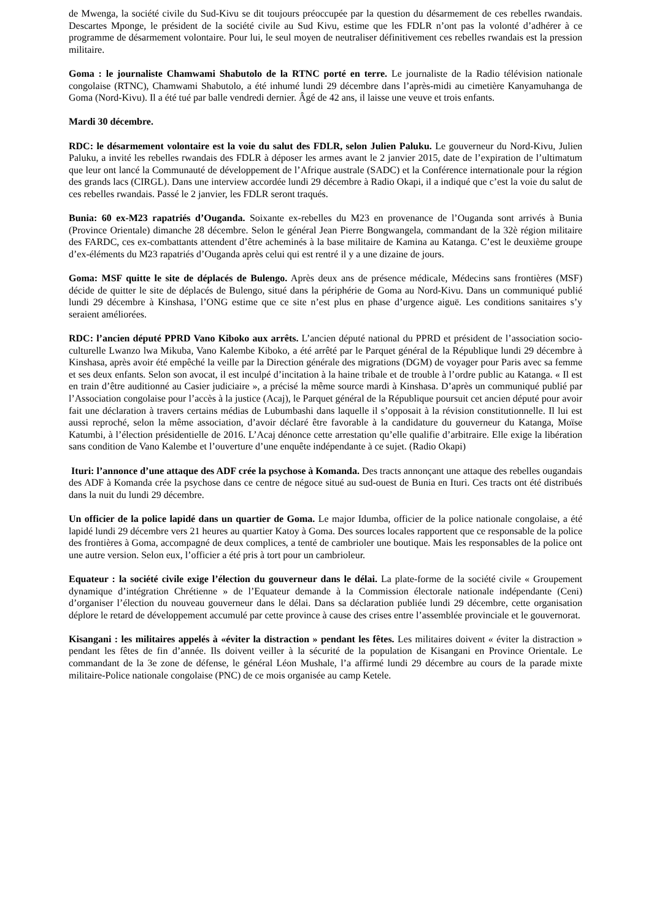de Mwenga, la société civile du Sud-Kivu se dit toujours préoccupée par la question du désarmement de ces rebelles rwandais. Descartes Mponge, le président de la société civile au Sud Kivu, estime que les FDLR n’ont pas la volonté d’adhérer à ce programme de désarmement volontaire. Pour lui, le seul moyen de neutraliser définitivement ces rebelles rwandais est la pression militaire.
Goma : le journaliste Chamwami Shabutolo de la RTNC porté en terre. Le journaliste de la Radio télévision nationale congolaise (RTNC), Chamwami Shabutolo, a été inhumé lundi 29 décembre dans l’après-midi au cimetière Kanyamuhanga de Goma (Nord-Kivu). Il a été tué par balle vendredi dernier. Âgé de 42 ans, il laisse une veuve et trois enfants.
Mardi 30 décembre.
RDC: le désarmement volontaire est la voie du salut des FDLR, selon Julien Paluku. Le gouverneur du Nord-Kivu, Julien Paluku, a invité les rebelles rwandais des FDLR à déposer les armes avant le 2 janvier 2015, date de l’expiration de l’ultimatum que leur ont lancé la Communauté de développement de l’Afrique australe (SADC) et la Conférence internationale pour la région des grands lacs (CIRGL). Dans une interview accordée lundi 29 décembre à Radio Okapi, il a indiqué que c’est la voie du salut de ces rebelles rwandais. Passé le 2 janvier, les FDLR seront traqués.
Bunia: 60 ex-M23 rapatriés d’Ouganda. Soixante ex-rebelles du M23 en provenance de l’Ouganda sont arrivés à Bunia (Province Orientale) dimanche 28 décembre. Selon le général Jean Pierre Bongwangela, commandant de la 32è région militaire des FARDC, ces ex-combattants attendent d’être acheminés à la base militaire de Kamina au Katanga. C’est le deuxième groupe d’ex-éléments du M23 rapatriés d’Ouganda après celui qui est rentré il y a une dizaine de jours.
Goma: MSF quitte le site de déplacés de Bulengo. Après deux ans de présence médicale, Médecins sans frontières (MSF) décide de quitter le site de déplacés de Bulengo, situé dans la périphérie de Goma au Nord-Kivu. Dans un communiqué publié lundi 29 décembre à Kinshasa, l’ONG estime que ce site n’est plus en phase d’urgence aiguë. Les conditions sanitaires s’y seraient améliorées.
RDC: l’ancien député PPRD Vano Kiboko aux arrêts. L’ancien député national du PPRD et président de l’association socio-culturelle Lwanzo lwa Mikuba, Vano Kalembe Kiboko, a été arrêté par le Parquet général de la République lundi 29 décembre à Kinshasa, après avoir été empêché la veille par la Direction générale des migrations (DGM) de voyager pour Paris avec sa femme et ses deux enfants. Selon son avocat, il est inculpé d’incitation à la haine tribale et de trouble à l’ordre public au Katanga. « Il est en train d’être auditionné au Casier judiciaire », a précisé la même source mardi à Kinshasa. D’après un communiqué publié par l’Association congolaise pour l’accès à la justice (Acaj), le Parquet général de la République poursuit cet ancien député pour avoir fait une déclaration à travers certains médias de Lubumbashi dans laquelle il s’opposait à la révision constitutionnelle. Il lui est aussi reproché, selon la même association, d’avoir déclaré être favorable à la candidature du gouverneur du Katanga, Moïse Katumbi, à l’élection présidentielle de 2016. L’Acaj dénonce cette arrestation qu’elle qualifie d’arbitraire. Elle exige la libération sans condition de Vano Kalembe et l’ouverture d’une enquête indépendante à ce sujet. (Radio Okapi)
Ituri: l’annonce d’une attaque des ADF crée la psychose à Komanda. Des tracts annonçant une attaque des rebelles ougandais des ADF à Komanda crée la psychose dans ce centre de négoce situé au sud-ouest de Bunia en Ituri. Ces tracts ont été distribués dans la nuit du lundi 29 décembre.
Un officier de la police lapidé dans un quartier de Goma. Le major Idumba, officier de la police nationale congolaise, a été lapidé lundi 29 décembre vers 21 heures au quartier Katoy à Goma. Des sources locales rapportent que ce responsable de la police des frontières à Goma, accompagné de deux complices, a tenté de cambrioler une boutique. Mais les responsables de la police ont une autre version. Selon eux, l’officier a été pris à tort pour un cambrioleur.
Equateur : la société civile exige l’élection du gouverneur dans le délai. La plate-forme de la société civile « Groupement dynamique d’intégration Chrétienne » de l’Equateur demande à la Commission électorale nationale indépendante (Ceni) d’organiser l’élection du nouveau gouverneur dans le délai. Dans sa déclaration publiée lundi 29 décembre, cette organisation déplore le retard de développement accumulé par cette province à cause des crises entre l’assemblée provinciale et le gouvernorat.
Kisangani : les militaires appelés à «éviter la distraction » pendant les fêtes. Les militaires doivent « éviter la distraction » pendant les fêtes de fin d’année. Ils doivent veiller à la sécurité de la population de Kisangani en Province Orientale. Le commandant de la 3e zone de défense, le général Léon Mushale, l’a affirmé lundi 29 décembre au cours de la parade mixte militaire-Police nationale congolaise (PNC) de ce mois organisée au camp Ketele.